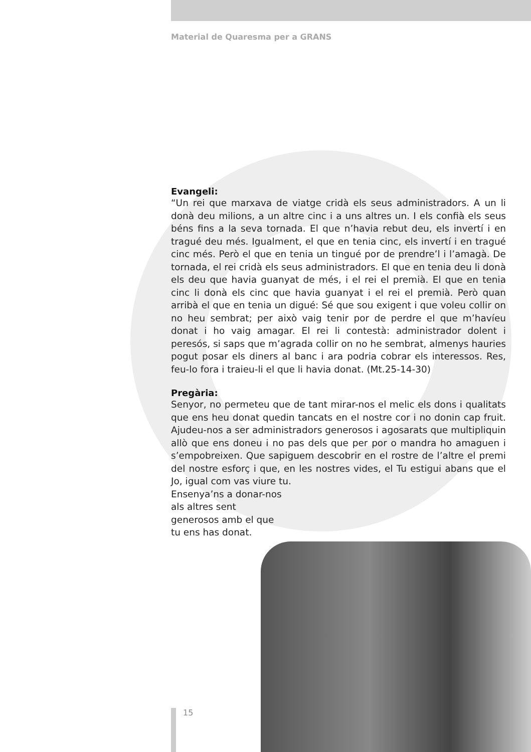Material de Quaresma per a GRANS
Evangeli:
“Un rei que marxava de viatge cridà els seus administradors. A un li donà deu milions, a un altre cinc i a uns altres un. I els confià els seus béns fins a la seva tornada. El que n’havia rebut deu, els invertí i en tragué deu més. Igualment, el que en tenia cinc, els invertí i en tragué cinc més. Però el que en tenia un tingué por de prendre’l i l’amagà. De tornada, el rei cridà els seus administradors. El que en tenia deu li donà els deu que havia guanyat de més, i el rei el premià. El que en tenia cinc li donà els cinc que havia guanyat i el rei el premià. Però quan arribà el que en tenia un digué: Sé que sou exigent i que voleu collir on no heu sembrat; per això vaig tenir por de perdre el que m’havíeu donat i ho vaig amagar. El rei li contestà: administrador dolent i peresós, si saps que m’agrada collir on no he sembrat, almenys hauries pogut posar els diners al banc i ara podria cobrar els interessos. Res, feu-lo fora i traieu-li el que li havia donat. (Mt.25-14-30)
Pregària:
Senyor, no permeteu que de tant mirar-nos el melic els dons i qualitats que ens heu donat quedin tancats en el nostre cor i no donin cap fruit. Ajudeu-nos a ser administradors generosos i agosarats que multipliquin allò que ens doneu i no pas dels que per por o mandra ho amaguen i s’empobreixen. Que sapiguem descobrir en el rostre de l’altre el premi del nostre esforç i que, en les nostres vides, el Tu estigui abans que el Jo, igual com vas viure tu.
Ensenya’ns a donar-nos als altres sent generosos amb el que tu ens has donat.
15